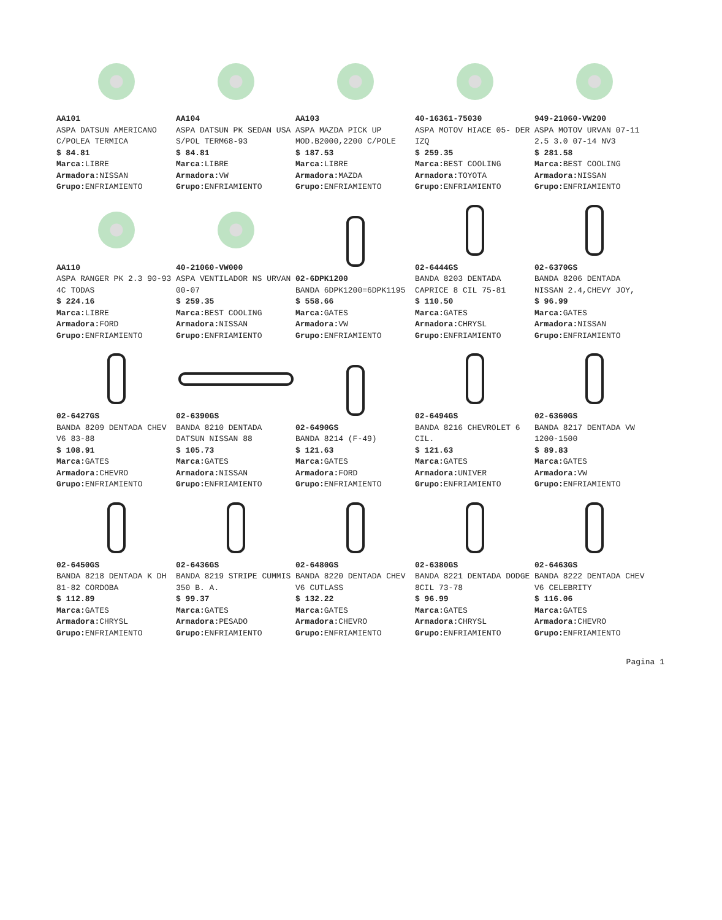AA101
ASPA DATSUN AMERICANO C/POLEA TERMICA
$ 84.81
Marca: LIBRE
Armadora: NISSAN
Grupo: ENFRIAMIENTO
AA104
ASPA DATSUN PK SEDAN USA S/POL TERM68-93
$ 84.81
Marca: LIBRE
Armadora: VW
Grupo: ENFRIAMIENTO
AA103
ASPA MAZDA PICK UP MOD.B2000,2200 C/POLE
$ 187.53
Marca: LIBRE
Armadora: MAZDA
Grupo: ENFRIAMIENTO
40-16361-75030
ASPA MOTOV HIACE 05- DER IZQ
$ 259.35
Marca: BEST COOLING
Armadora: TOYOTA
Grupo: ENFRIAMIENTO
949-21060-VW200
ASPA MOTOV URVAN 07-11 2.5 3.0 07-14 NV3
$ 281.58
Marca: BEST COOLING
Armadora: NISSAN
Grupo: ENFRIAMIENTO
AA110
ASPA RANGER PK 2.3 90-93 4C TODAS
$ 224.16
Marca: LIBRE
Armadora: FORD
Grupo: ENFRIAMIENTO
40-21060-VW000
ASPA VENTILADOR NS URVAN 00-07
$ 259.35
Marca: BEST COOLING
Armadora: NISSAN
Grupo: ENFRIAMIENTO
02-6DPK1200
BANDA 6DPK1200=6DPK1195
$ 558.66
Marca: GATES
Armadora: VW
Grupo: ENFRIAMIENTO
02-6444GS
BANDA 8203 DENTADA CAPRICE 8 CIL 75-81
$ 110.50
Marca: GATES
Armadora: CHRYSL
Grupo: ENFRIAMIENTO
02-6370GS
BANDA 8206 DENTADA NISSAN 2.4,CHEVY JOY,
$ 96.99
Marca: GATES
Armadora: NISSAN
Grupo: ENFRIAMIENTO
02-6427GS
BANDA 8209 DENTADA CHEV V6 83-88
$ 108.91
Marca: GATES
Armadora: CHEVRO
Grupo: ENFRIAMIENTO
02-6390GS
BANDA 8210 DENTADA DATSUN NISSAN 88
$ 105.73
Marca: GATES
Armadora: NISSAN
Grupo: ENFRIAMIENTO
02-6490GS
BANDA 8214 (F-49)
$ 121.63
Marca: GATES
Armadora: FORD
Grupo: ENFRIAMIENTO
02-6494GS
BANDA 8216 CHEVROLET 6 CIL.
$ 121.63
Marca: GATES
Armadora: UNIVER
Grupo: ENFRIAMIENTO
02-6360GS
BANDA 8217 DENTADA VW 1200-1500
$ 89.83
Marca: GATES
Armadora: VW
Grupo: ENFRIAMIENTO
02-6450GS
BANDA 8218 DENTADA K DH 81-82 CORDOBA
$ 112.89
Marca: GATES
Armadora: CHRYSL
Grupo: ENFRIAMIENTO
02-6436GS
BANDA 8219 STRIPE CUMMIS 350 B. A.
$ 99.37
Marca: GATES
Armadora: PESADO
Grupo: ENFRIAMIENTO
02-6480GS
BANDA 8220 DENTADA CHEV V6 CUTLASS
$ 132.22
Marca: GATES
Armadora: CHEVRO
Grupo: ENFRIAMIENTO
02-6380GS
BANDA 8221 DENTADA DODGE 8CIL 73-78
$ 96.99
Marca: GATES
Armadora: CHRYSL
Grupo: ENFRIAMIENTO
02-6463GS
BANDA 8222 DENTADA CHEV V6 CELEBRITY
$ 116.06
Marca: GATES
Armadora: CHEVRO
Grupo: ENFRIAMIENTO
Pagina 1